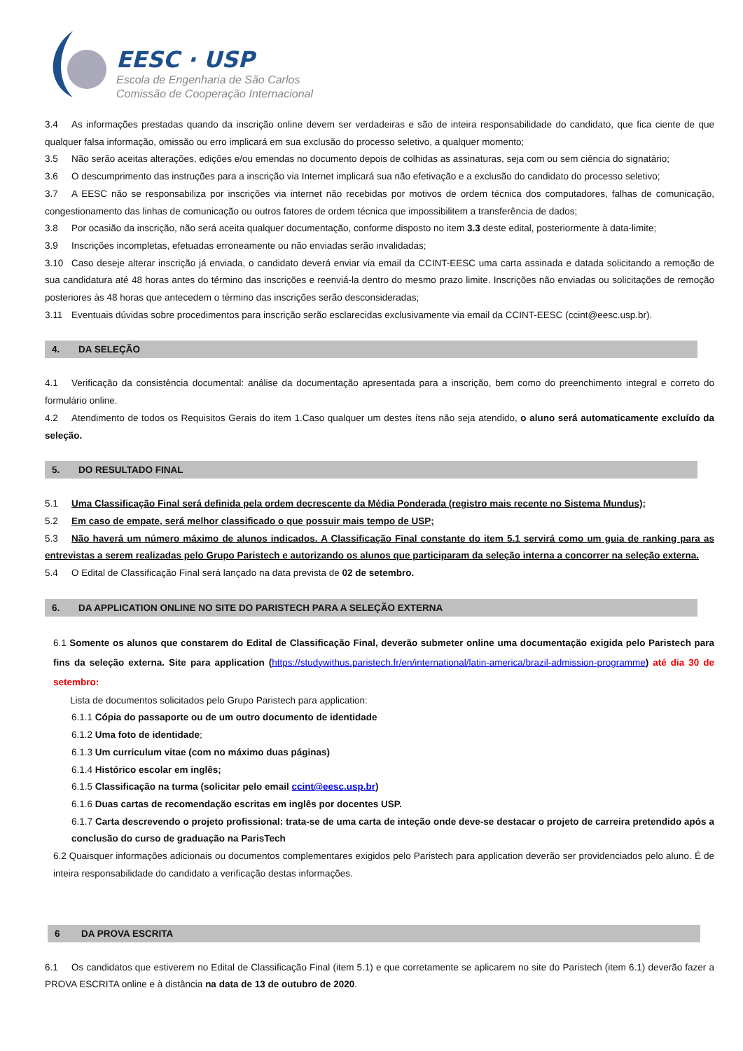EESC · USP
Escola de Engenharia de São Carlos
Comissão de Cooperação Internacional
3.4 As informações prestadas quando da inscrição online devem ser verdadeiras e são de inteira responsabilidade do candidato, que fica ciente de que qualquer falsa informação, omissão ou erro implicará em sua exclusão do processo seletivo, a qualquer momento;
3.5 Não serão aceitas alterações, edições e/ou emendas no documento depois de colhidas as assinaturas, seja com ou sem ciência do signatário;
3.6 O descumprimento das instruções para a inscrição via Internet implicará sua não efetivação e a exclusão do candidato do processo seletivo;
3.7 A EESC não se responsabiliza por inscrições via internet não recebidas por motivos de ordem técnica dos computadores, falhas de comunicação, congestionamento das linhas de comunicação ou outros fatores de ordem técnica que impossibilitem a transferência de dados;
3.8 Por ocasião da inscrição, não será aceita qualquer documentação, conforme disposto no item 3.3 deste edital, posteriormente à data-limite;
3.9 Inscrições incompletas, efetuadas erroneamente ou não enviadas serão invalidadas;
3.10 Caso deseje alterar inscrição já enviada, o candidato deverá enviar via email da CCINT-EESC uma carta assinada e datada solicitando a remoção de sua candidatura até 48 horas antes do término das inscrições e reenviá-la dentro do mesmo prazo limite. Inscrições não enviadas ou solicitações de remoção posteriores às 48 horas que antecedem o término das inscrições serão desconsideradas;
3.11 Eventuais dúvidas sobre procedimentos para inscrição serão esclarecidas exclusivamente via email da CCINT-EESC (ccint@eesc.usp.br).
4. DA SELEÇÃO
4.1 Verificação da consistência documental: análise da documentação apresentada para a inscrição, bem como do preenchimento integral e correto do formulário online.
4.2 Atendimento de todos os Requisitos Gerais do item 1.Caso qualquer um destes ítens não seja atendido, o aluno será automaticamente excluído da seleção.
5. DO RESULTADO FINAL
5.1 Uma Classificação Final será definida pela ordem decrescente da Média Ponderada (registro mais recente no Sistema Mundus);
5.2 Em caso de empate, será melhor classificado o que possuir mais tempo de USP;
5.3 Não haverá um número máximo de alunos indicados. A Classificação Final constante do item 5.1 servirá como um guia de ranking para as entrevistas a serem realizadas pelo Grupo Paristech e autorizando os alunos que participaram da seleção interna a concorrer na seleção externa.
5.4 O Edital de Classificação Final será lançado na data prevista de 02 de setembro.
6. DA APPLICATION ONLINE NO SITE DO PARISTECH PARA A SELEÇÃO EXTERNA
6.1 Somente os alunos que constarem do Edital de Classificação Final, deverão submeter online uma documentação exigida pelo Paristech para fins da seleção externa. Site para application (https://studywithus.paristech.fr/en/international/latin-america/brazil-admission-programme) até dia 30 de setembro:
Lista de documentos solicitados pelo Grupo Paristech para application:
6.1.1 Cópia do passaporte ou de um outro documento de identidade
6.1.2 Uma foto de identidade;
6.1.3 Um curriculum vitae (com no máximo duas páginas)
6.1.4 Histórico escolar em inglês;
6.1.5 Classificação na turma (solicitar pelo email ccint@eesc.usp.br)
6.1.6 Duas cartas de recomendação escritas em inglês por docentes USP.
6.1.7 Carta descrevendo o projeto profissional: trata-se de uma carta de inteção onde deve-se destacar o projeto de carreira pretendido após a conclusão do curso de graduação na ParisTech
6.2 Quaisquer informações adicionais ou documentos complementares exigidos pelo Paristech para application deverão ser providenciados pelo aluno. É de inteira responsabilidade do candidato a verificação destas informações.
6 DA PROVA ESCRITA
6.1 Os candidatos que estiverem no Edital de Classificação Final (item 5.1) e que corretamente se aplicarem no site do Paristech (item 6.1) deverão fazer a PROVA ESCRITA online e à distância na data de 13 de outubro de 2020.